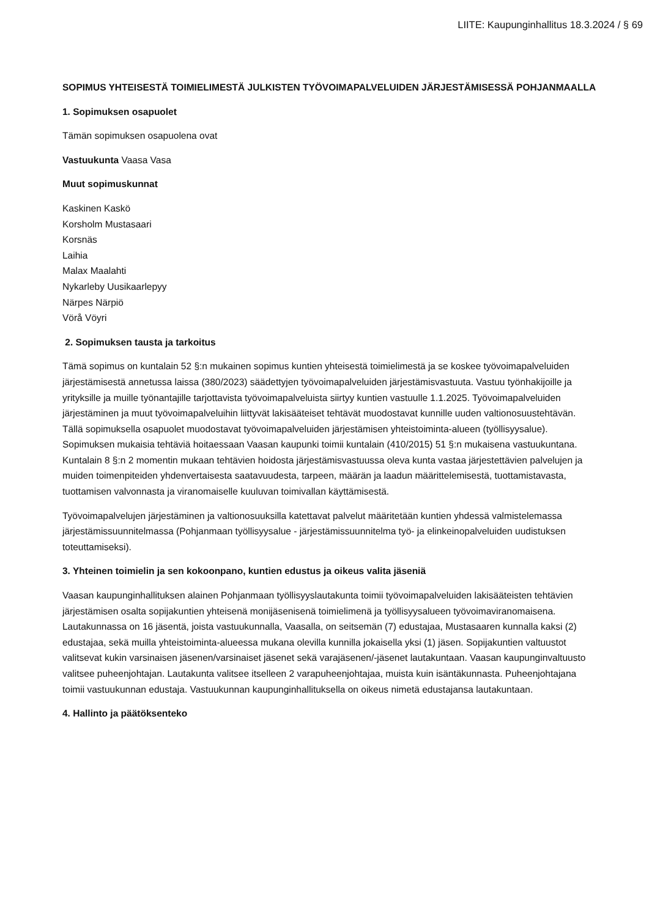LIITE: Kaupunginhallitus 18.3.2024 / § 69
SOPIMUS YHTEISESTÄ TOIMIELIMESTÄ JULKISTEN TYÖVOIMAPALVELUIDEN JÄRJESTÄMISESSÄ POHJANMAALLA
1. Sopimuksen osapuolet
Tämän sopimuksen osapuolena ovat
Vastuukunta Vaasa Vasa
Muut sopimuskunnat
Kaskinen Kaskö
Korsholm Mustasaari
Korsnäs
Laihia
Malax Maalahti
Nykarleby Uusikaarlepyy
Närpes Närpiö
Vörå Vöyri
2. Sopimuksen tausta ja tarkoitus
Tämä sopimus on kuntalain 52 §:n mukainen sopimus kuntien yhteisestä toimielimestä ja se koskee työvoimapalveluiden järjestämisestä annetussa laissa (380/2023) säädettyjen työvoimapalveluiden järjestämisvastuuta. Vastuu työnhakijoille ja yrityksille ja muille työnantajille tarjottavista työvoimapalveluista siirtyy kuntien vastuulle 1.1.2025. Työvoimapalveluiden järjestäminen ja muut työvoimapalveluihin liittyvät lakisääteiset tehtävät muodostavat kunnille uuden valtionosuustehtävän. Tällä sopimuksella osapuolet muodostavat työvoimapalveluiden järjestämisen yhteistoiminta-alueen (työllisyysalue). Sopimuksen mukaisia tehtäviä hoitaessaan Vaasan kaupunki toimii kuntalain (410/2015) 51 §:n mukaisena vastuukuntana. Kuntalain 8 §:n 2 momentin mukaan tehtävien hoidosta järjestämisvastuussa oleva kunta vastaa järjestettävien palvelujen ja muiden toimenpiteiden yhdenvertaisesta saatavuudesta, tarpeen, määrän ja laadun määrittelemisestä, tuottamistavasta, tuottamisen valvonnasta ja viranomaiselle kuuluvan toimivallan käyttämisestä.
Työvoimapalvelujen järjestäminen ja valtionosuuksilla katettavat palvelut määritetään kuntien yhdessä valmistelemassa järjestämissuunnitelmassa (Pohjanmaan työllisyysalue - järjestämissuunnitelma työ- ja elinkeinopalveluiden uudistuksen toteuttamiseksi).
3. Yhteinen toimielin ja sen kokoonpano, kuntien edustus ja oikeus valita jäseniä
Vaasan kaupunginhallituksen alainen Pohjanmaan työllisyyslautakunta toimii työvoimapalveluiden lakisääteisten tehtävien järjestämisen osalta sopijakuntien yhteisenä monijäsenisenä toimielimenä ja työllisyysalueen työvoimaviranomaisena. Lautakunnassa on 16 jäsentä, joista vastuukunnalla, Vaasalla, on seitsemän (7) edustajaa, Mustasaaren kunnalla kaksi (2) edustajaa, sekä muilla yhteistoiminta-alueessa mukana olevilla kunnilla jokaisella yksi (1) jäsen. Sopijakuntien valtuustot valitsevat kukin varsinaisen jäsenen/varsinaiset jäsenet sekä varajäsenen/-jäsenet lautakuntaan. Vaasan kaupunginvaltuusto valitsee puheenjohtajan. Lautakunta valitsee itselleen 2 varapuheenjohtajaa, muista kuin isäntäkunnasta. Puheenjohtajana toimii vastuukunnan edustaja. Vastuukunnan kaupunginhallituksella on oikeus nimetä edustajansa lautakuntaan.
4. Hallinto ja päätöksenteko